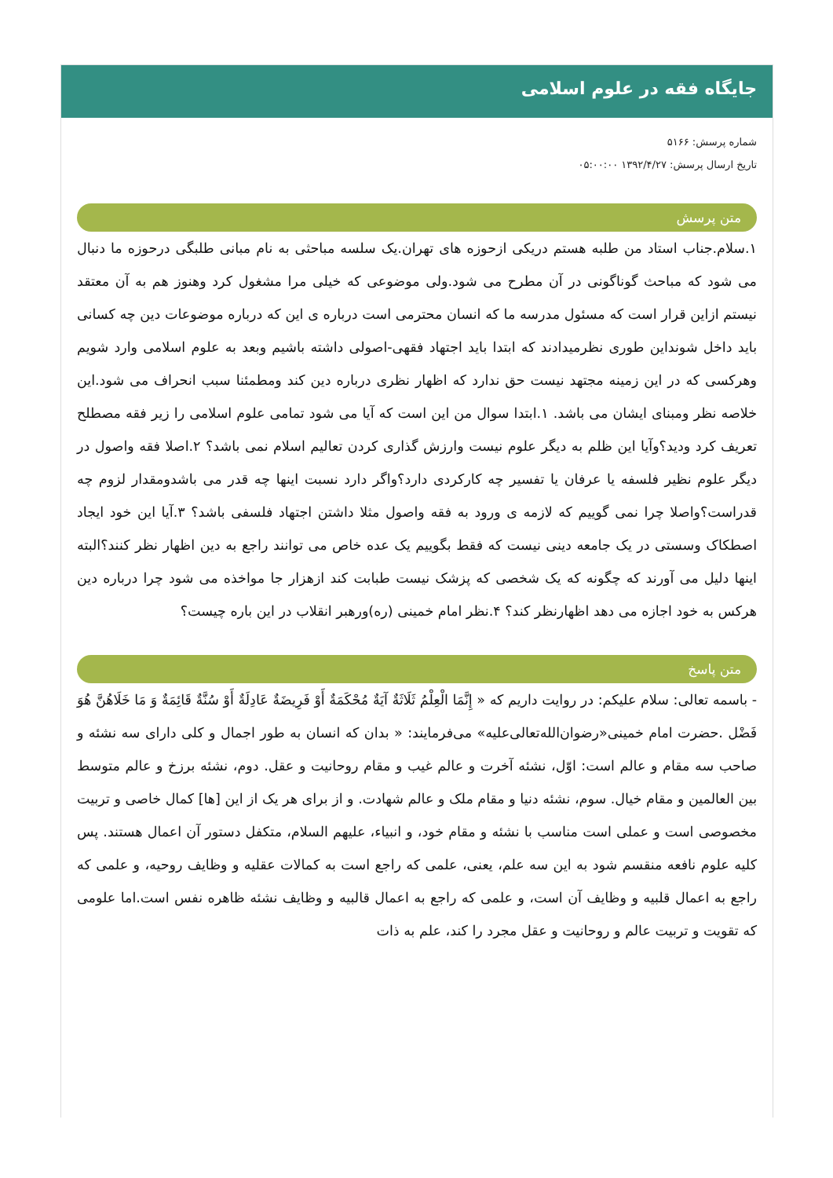جایگاه فقه در علوم اسلامی
شماره پرسش: ۵۱۶۶
تاریخ ارسال پرسش: ۱۳۹۲/۴/۲۷ ۰۵:۰۰:۰۰
متن پرسش
۱.سلام.جناب استاد من طلبه هستم دریکی ازحوزه های تهران.یک سلسه مباحثی به نام مبانی طلبگی درحوزه ما دنبال می شود که مباحث گوناگونی در آن مطرح می شود.ولی موضوعی که خیلی مرا مشغول کرد وهنوز هم به آن معتقد نیستم ازاین قرار است که مسئول مدرسه ما که انسان محترمی است درباره ی این که درباره موضوعات دین چه کسانی باید داخل شونداین طوری نظرمیدادند که ابتدا باید اجتهاد فقهی-اصولی داشته باشیم وبعد به علوم اسلامی وارد شویم وهرکسی که در این زمینه مجتهد نیست حق ندارد که اظهار نظری درباره دین کند ومطمئنا سبب انحراف می شود.این خلاصه نظر ومبنای ایشان می باشد. ۱.ابتدا سوال من این است که آیا می شود تمامی علوم اسلامی را زیر فقه مصطلح تعریف کرد ودید؟وآیا این ظلم به دیگر علوم نیست وارزش گذاری کردن تعالیم اسلام نمی باشد؟ ۲.اصلا فقه واصول در دیگر علوم نظیر فلسفه یا عرفان یا تفسیر چه کارکردی دارد؟واگر دارد نسبت اینها چه قدر می باشدومقدار لزوم چه قدراست؟واصلا چرا نمی گوییم که لازمه ی ورود به فقه واصول مثلا داشتن اجتهاد فلسفی باشد؟ ۳.آیا این خود ایجاد اصطکاک وسستی در یک جامعه دینی نیست که فقط بگوییم یک عده خاص می توانند راجع به دین اظهار نظر کنند؟البته اینها دلیل می آورند که چگونه که یک شخصی که پزشک نیست طبابت کند ازهزار جا مواخذه می شود چرا درباره دین هرکس به خود اجازه می دهد اظهارنظر کند؟ ۴.نظر امام خمینی (ره)ورهبر انقلاب در این باره چیست؟
متن پاسخ
- باسمه تعالی: سلام علیکم: در روایت داریم که « إِنَّمَا الْعِلْمُ ثَلَاثَةٌ آيَةٌ مُحْكَمَةٌ أَوْ فَرِيضَةٌ عَادِلَةٌ أَوْ سُنَّةٌ قَائِمَةٌ وَ مَا خَلَاهُنَّ هُوَ فَضْل .حضرت امام خمینی«رضوان‌الله‌تعالی‌علیه» می‌فرمایند: « بدان که انسان به طور اجمال و کلی دارای سه نشئه و صاحب سه مقام و عالم است: اوّل، نشئه آخرت و عالم غیب و مقام روحانیت و عقل. دوم، نشئه برزخ و عالم متوسط بین العالمین و مقام خیال. سوم، نشئه دنیا و مقام ملک و عالم شهادت. و از برای هر یک از این [ها] کمال خاصی و تربیت مخصوصی است و عملی است مناسب با نشئه و مقام خود، و انبیاء، علیهم السلام، متکفل دستور آن اعمال هستند. پس کلیه علوم نافعه منقسم شود به این سه علم، یعنی، علمی که راجع است به کمالات عقلیه و وظایف روحیه، و علمی که راجع به اعمال قلبیه و وظایف آن است، و علمی که راجع به اعمال قالبیه و وظایف نشئه ظاهره نفس است.اما علومی که تقویت و تربیت عالم و روحانیت و عقل مجرد را کند، علم به ذات